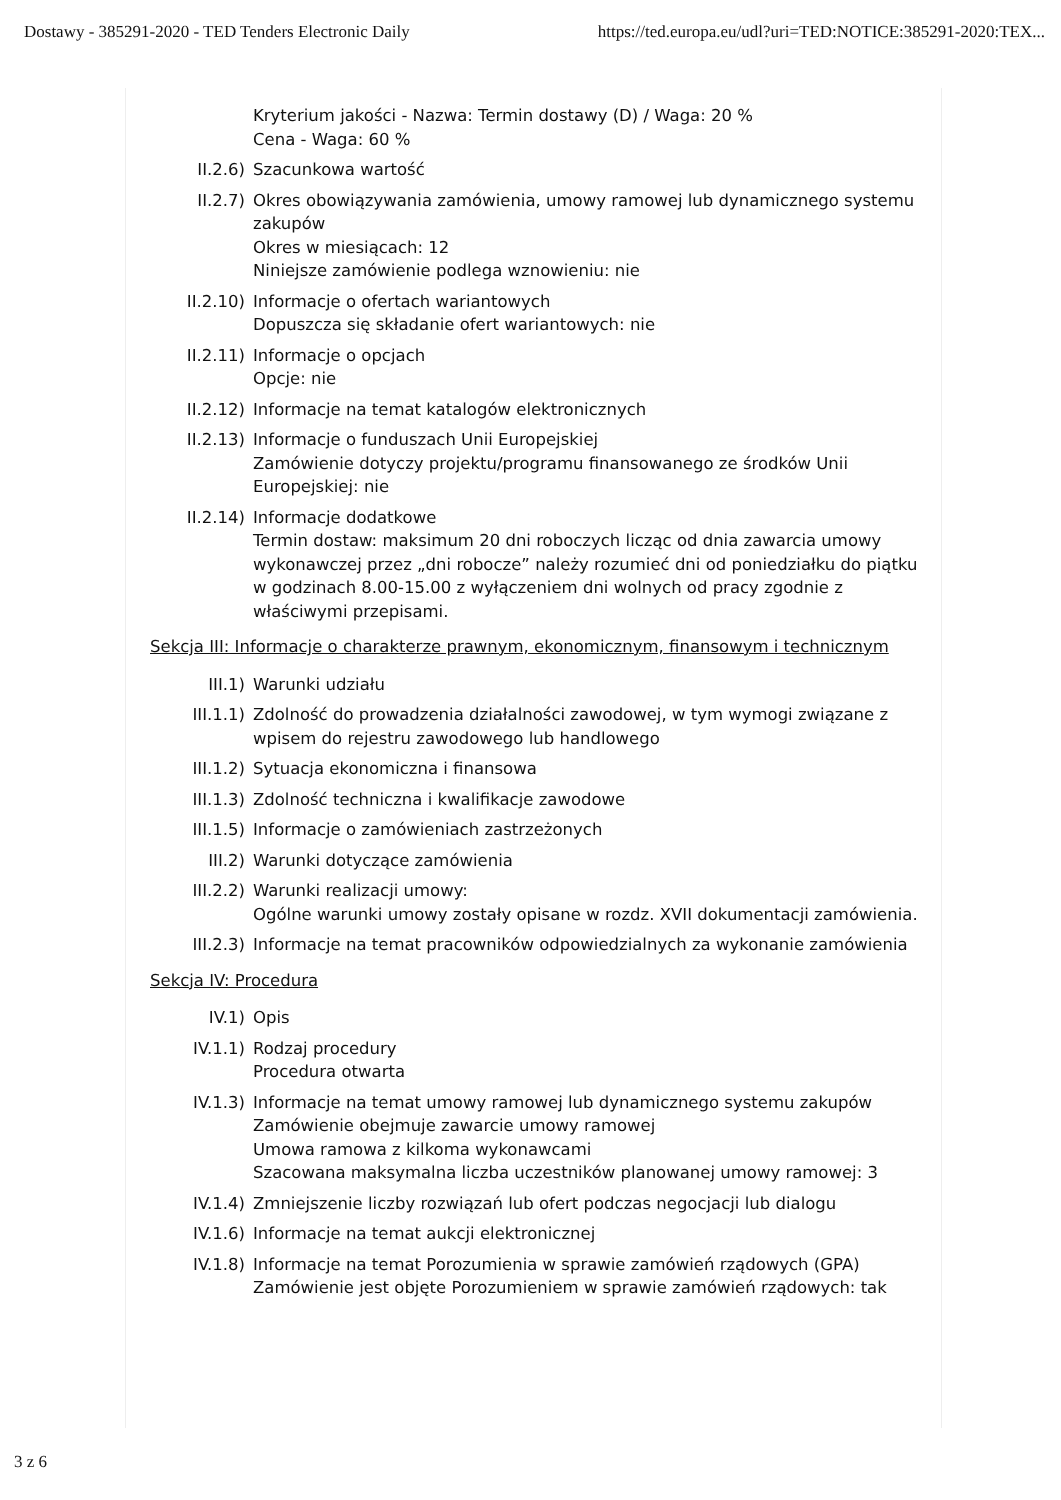Dostawy - 385291-2020 - TED Tenders Electronic Daily https://ted.europa.eu/udl?uri=TED:NOTICE:385291-2020:TEX...
Kryterium jakości - Nazwa: Termin dostawy (D) / Waga: 20 %
Cena - Waga: 60 %
II.2.6) Szacunkowa wartość
II.2.7) Okres obowiązywania zamówienia, umowy ramowej lub dynamicznego systemu zakupów
Okres w miesiącach: 12
Niniejsze zamówienie podlega wznowieniu: nie
II.2.10) Informacje o ofertach wariantowych
Dopuszcza się składanie ofert wariantowych: nie
II.2.11) Informacje o opcjach
Opcje: nie
II.2.12) Informacje na temat katalogów elektronicznych
II.2.13) Informacje o funduszach Unii Europejskiej
Zamówienie dotyczy projektu/programu finansowanego ze środków Unii Europejskiej: nie
II.2.14) Informacje dodatkowe
Termin dostaw: maksimum 20 dni roboczych licząc od dnia zawarcia umowy wykonawczej przez „dni robocze” należy rozumieć dni od poniedziałku do piątku w godzinach 8.00-15.00 z wyłączeniem dni wolnych od pracy zgodnie z właściwymi przepisami.
Sekcja III: Informacje o charakterze prawnym, ekonomicznym, finansowym i technicznym
III.1) Warunki udziału
III.1.1) Zdolność do prowadzenia działalności zawodowej, w tym wymogi związane z wpisem do rejestru zawodowego lub handlowego
III.1.2) Sytuacja ekonomiczna i finansowa
III.1.3) Zdolność techniczna i kwalifikacje zawodowe
III.1.5) Informacje o zamówieniach zastrzeżonych
III.2) Warunki dotyczące zamówienia
III.2.2) Warunki realizacji umowy:
Ogólne warunki umowy zostały opisane w rozdz. XVII dokumentacji zamówienia.
III.2.3) Informacje na temat pracowników odpowiedzialnych za wykonanie zamówienia
Sekcja IV: Procedura
IV.1) Opis
IV.1.1) Rodzaj procedury
Procedura otwarta
IV.1.3) Informacje na temat umowy ramowej lub dynamicznego systemu zakupów
Zamówienie obejmuje zawarcie umowy ramowej
Umowa ramowa z kilkoma wykonawcami
Szacowana maksymalna liczba uczestników planowanej umowy ramowej: 3
IV.1.4) Zmniejszenie liczby rozwiązań lub ofert podczas negocjacji lub dialogu
IV.1.6) Informacje na temat aukcji elektronicznej
IV.1.8) Informacje na temat Porozumienia w sprawie zamówień rządowych (GPA)
Zamówienie jest objęte Porozumieniem w sprawie zamówień rządowych: tak
3 z 6